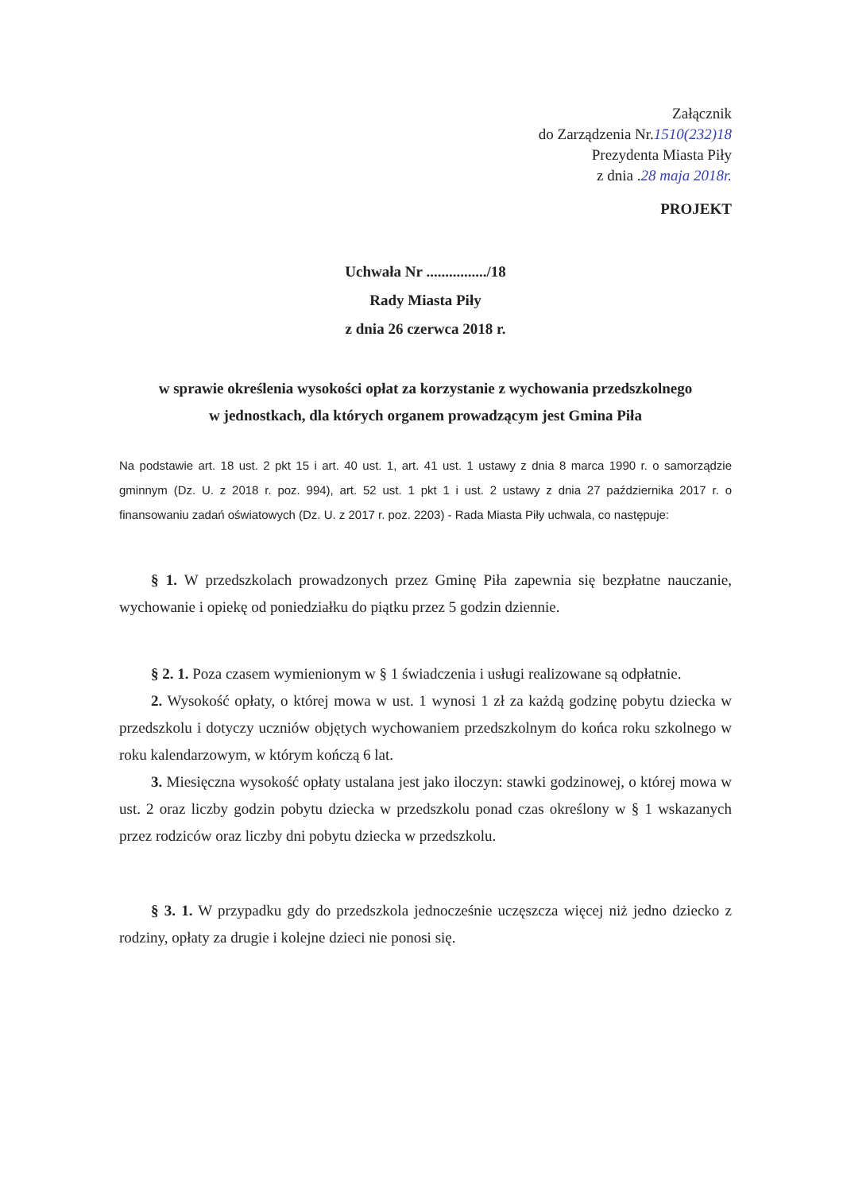Załącznik
do Zarządzenia Nr.1510(232)18
Prezydenta Miasta Piły
z dnia .28 maja 2018r.
PROJEKT
Uchwała Nr ................/18
Rady Miasta Piły
z dnia 26 czerwca 2018 r.
w sprawie określenia wysokości opłat za korzystanie z wychowania przedszkolnego
w jednostkach, dla których organem prowadzącym jest Gmina Piła
Na podstawie art. 18 ust. 2 pkt 15 i art. 40 ust. 1, art. 41 ust. 1 ustawy z dnia 8 marca 1990 r. o samorządzie gminnym (Dz. U. z 2018 r. poz. 994), art. 52 ust. 1 pkt 1 i ust. 2 ustawy z dnia 27 października 2017 r. o finansowaniu zadań oświatowych (Dz. U. z 2017 r. poz. 2203) - Rada Miasta Piły uchwala, co następuje:
§ 1. W przedszkolach prowadzonych przez Gminę Piła zapewnia się bezpłatne nauczanie, wychowanie i opiekę od poniedziałku do piątku przez 5 godzin dziennie.
§ 2. 1. Poza czasem wymienionym w § 1 świadczenia i usługi realizowane są odpłatnie.
2. Wysokość opłaty, o której mowa w ust. 1 wynosi 1 zł za każdą godzinę pobytu dziecka w przedszkolu i dotyczy uczniów objętych wychowaniem przedszkolnym do końca roku szkolnego w roku kalendarzowym, w którym kończą 6 lat.
3. Miesięczna wysokość opłaty ustalana jest jako iloczyn: stawki godzinowej, o której mowa w ust. 2 oraz liczby godzin pobytu dziecka w przedszkolu ponad czas określony w § 1 wskazanych przez rodziców oraz liczby dni pobytu dziecka w przedszkolu.
§ 3. 1. W przypadku gdy do przedszkola jednocześnie uczęszcza więcej niż jedno dziecko z rodziny, opłaty za drugie i kolejne dzieci nie ponosi się.